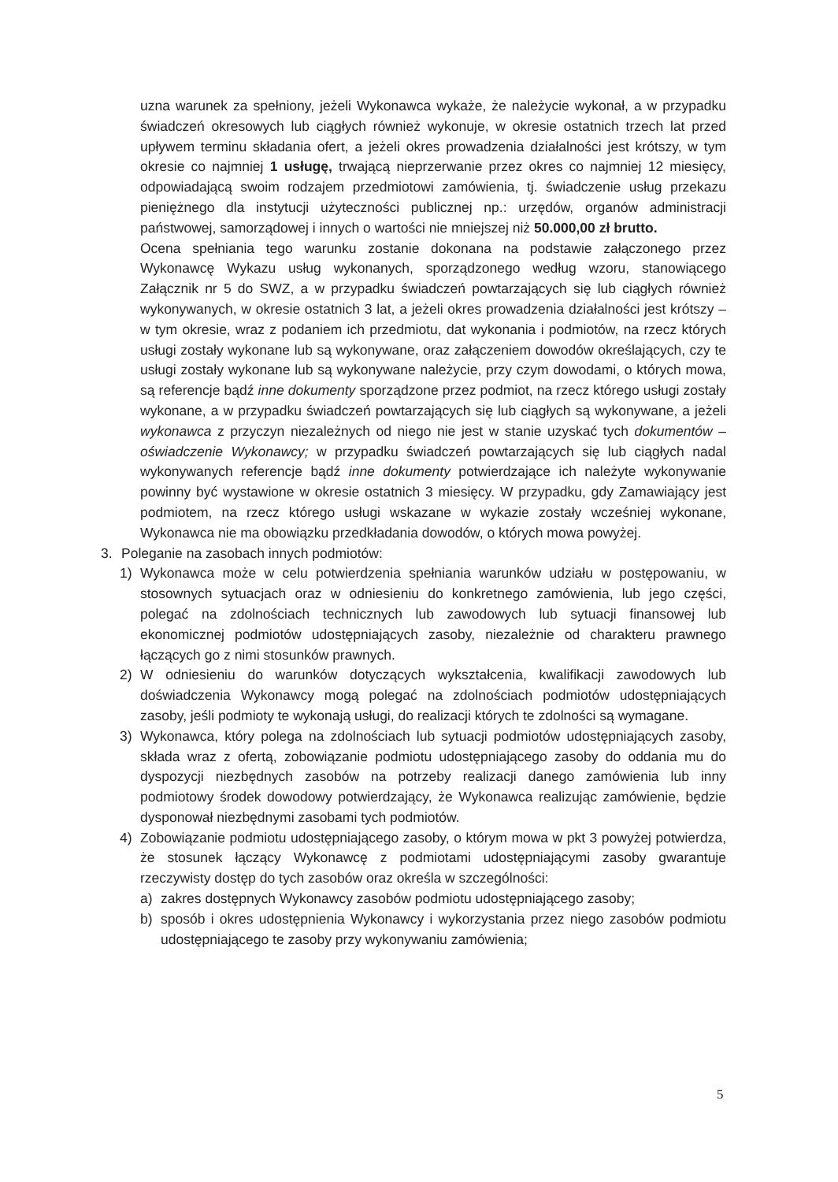uzna warunek za spełniony, jeżeli Wykonawca wykaże, że należycie wykonał, a w przypadku świadczeń okresowych lub ciągłych również wykonuje, w okresie ostatnich trzech lat przed upływem terminu składania ofert, a jeżeli okres prowadzenia działalności jest krótszy, w tym okresie co najmniej 1 usługę, trwającą nieprzerwanie przez okres co najmniej 12 miesięcy, odpowiadającą swoim rodzajem przedmiotowi zamówienia, tj. świadczenie usług przekazu pieniężnego dla instytucji użyteczności publicznej np.: urzędów, organów administracji państwowej, samorządowej i innych o wartości nie mniejszej niż 50.000,00 zł brutto.
Ocena spełniania tego warunku zostanie dokonana na podstawie załączonego przez Wykonawcę Wykazu usług wykonanych, sporządzonego według wzoru, stanowiącego Załącznik nr 5 do SWZ, a w przypadku świadczeń powtarzających się lub ciągłych również wykonywanych, w okresie ostatnich 3 lat, a jeżeli okres prowadzenia działalności jest krótszy – w tym okresie, wraz z podaniem ich przedmiotu, dat wykonania i podmiotów, na rzecz których usługi zostały wykonane lub są wykonywane, oraz załączeniem dowodów określających, czy te usługi zostały wykonane lub są wykonywane należycie, przy czym dowodami, o których mowa, są referencje bądź inne dokumenty sporządzone przez podmiot, na rzecz którego usługi zostały wykonane, a w przypadku świadczeń powtarzających się lub ciągłych są wykonywane, a jeżeli wykonawca z przyczyn niezależnych od niego nie jest w stanie uzyskać tych dokumentów – oświadczenie Wykonawcy; w przypadku świadczeń powtarzających się lub ciągłych nadal wykonywanych referencje bądź inne dokumenty potwierdzające ich należyte wykonywanie powinny być wystawione w okresie ostatnich 3 miesięcy. W przypadku, gdy Zamawiający jest podmiotem, na rzecz którego usługi wskazane w wykazie zostały wcześniej wykonane, Wykonawca nie ma obowiązku przedkładania dowodów, o których mowa powyżej.
3. Poleganie na zasobach innych podmiotów:
1) Wykonawca może w celu potwierdzenia spełniania warunków udziału w postępowaniu, w stosownych sytuacjach oraz w odniesieniu do konkretnego zamówienia, lub jego części, polegać na zdolnościach technicznych lub zawodowych lub sytuacji finansowej lub ekonomicznej podmiotów udostępniających zasoby, niezależnie od charakteru prawnego łączących go z nimi stosunków prawnych.
2) W odniesieniu do warunków dotyczących wykształcenia, kwalifikacji zawodowych lub doświadczenia Wykonawcy mogą polegać na zdolnościach podmiotów udostępniających zasoby, jeśli podmioty te wykonają usługi, do realizacji których te zdolności są wymagane.
3) Wykonawca, który polega na zdolnościach lub sytuacji podmiotów udostępniających zasoby, składa wraz z ofertą, zobowiązanie podmiotu udostępniającego zasoby do oddania mu do dyspozycji niezbędnych zasobów na potrzeby realizacji danego zamówienia lub inny podmiotowy środek dowodowy potwierdzający, że Wykonawca realizując zamówienie, będzie dysponował niezbędnymi zasobami tych podmiotów.
4) Zobowiązanie podmiotu udostępniającego zasoby, o którym mowa w pkt 3 powyżej potwierdza, że stosunek łączący Wykonawcę z podmiotami udostępniającymi zasoby gwarantuje rzeczywisty dostęp do tych zasobów oraz określa w szczególności:
a) zakres dostępnych Wykonawcy zasobów podmiotu udostępniającego zasoby;
b) sposób i okres udostępnienia Wykonawcy i wykorzystania przez niego zasobów podmiotu udostępniającego te zasoby przy wykonywaniu zamówienia;
5